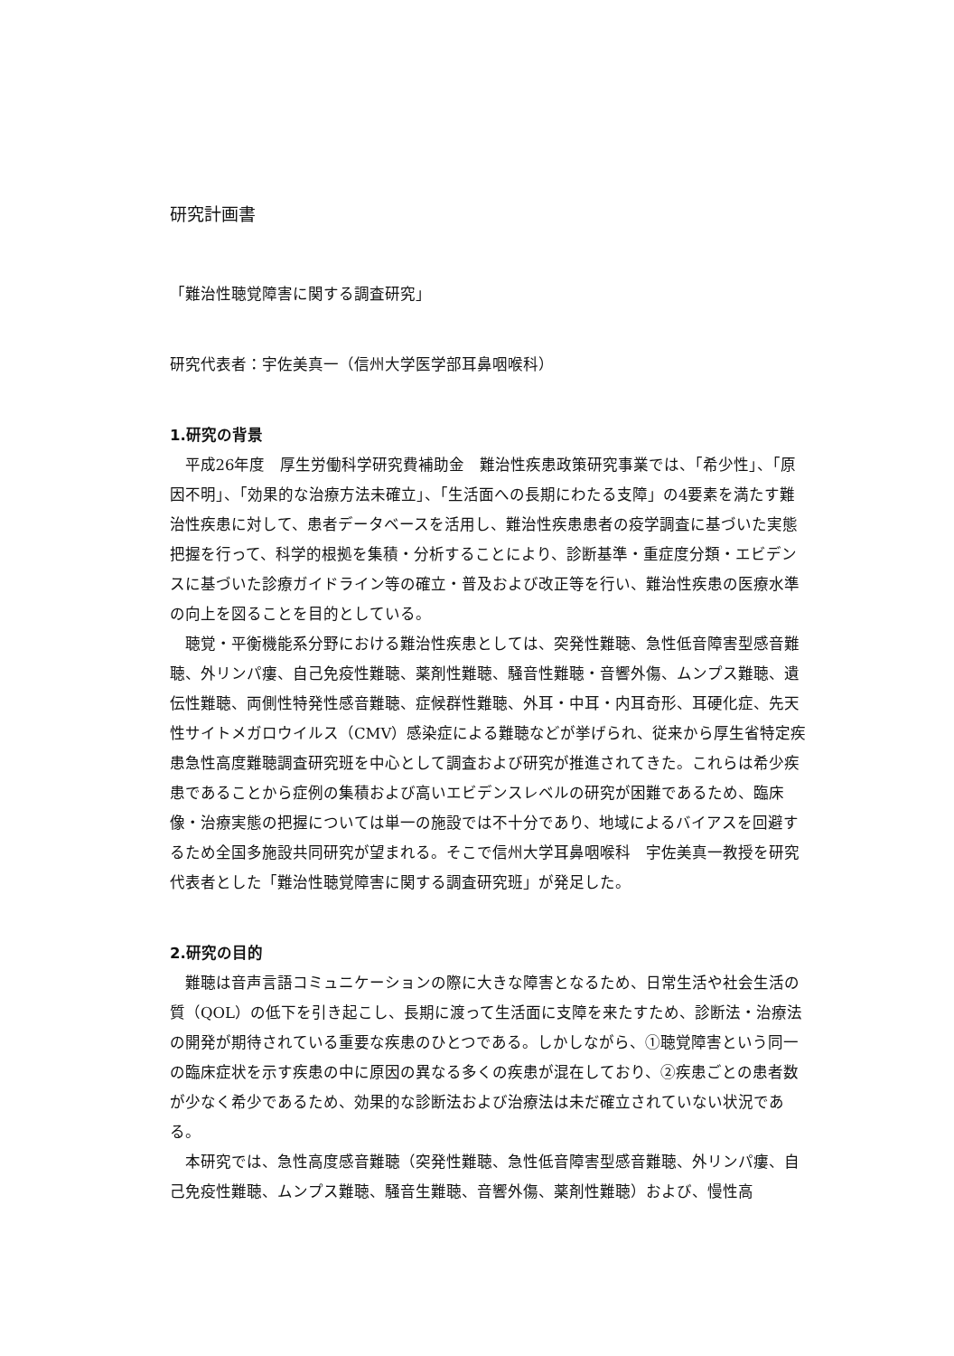研究計画書
「難治性聴覚障害に関する調査研究」
研究代表者：宇佐美真一（信州大学医学部耳鼻咽喉科）
1.研究の背景
平成26年度　厚生労働科学研究費補助金　難治性疾患政策研究事業では、「希少性」、「原因不明」、「効果的な治療方法未確立」、「生活面への長期にわたる支障」の4要素を満たす難治性疾患に対して、患者データベースを活用し、難治性疾患患者の疫学調査に基づいた実態把握を行って、科学的根拠を集積・分析することにより、診断基準・重症度分類・エビデンスに基づいた診療ガイドライン等の確立・普及および改正等を行い、難治性疾患の医療水準の向上を図ることを目的としている。
聴覚・平衡機能系分野における難治性疾患としては、突発性難聴、急性低音障害型感音難聴、外リンパ瘻、自己免疫性難聴、薬剤性難聴、騒音性難聴・音響外傷、ムンプス難聴、遺伝性難聴、両側性特発性感音難聴、症候群性難聴、外耳・中耳・内耳奇形、耳硬化症、先天性サイトメガロウイルス（CMV）感染症による難聴などが挙げられ、従来から厚生省特定疾患急性高度難聴調査研究班を中心として調査および研究が推進されてきた。これらは希少疾患であることから症例の集積および高いエビデンスレベルの研究が困難であるため、臨床像・治療実態の把握については単一の施設では不十分であり、地域によるバイアスを回避するため全国多施設共同研究が望まれる。そこで信州大学耳鼻咽喉科　宇佐美真一教授を研究代表者とした「難治性聴覚障害に関する調査研究班」が発足した。
2.研究の目的
難聴は音声言語コミュニケーションの際に大きな障害となるため、日常生活や社会生活の質（QOL）の低下を引き起こし、長期に渡って生活面に支障を来たすため、診断法・治療法の開発が期待されている重要な疾患のひとつである。しかしながら、①聴覚障害という同一の臨床症状を示す疾患の中に原因の異なる多くの疾患が混在しており、②疾患ごとの患者数が少なく希少であるため、効果的な診断法および治療法は未だ確立されていない状況である。
本研究では、急性高度感音難聴（突発性難聴、急性低音障害型感音難聴、外リンパ瘻、自己免疫性難聴、ムンプス難聴、騒音生難聴、音響外傷、薬剤性難聴）および、慢性高